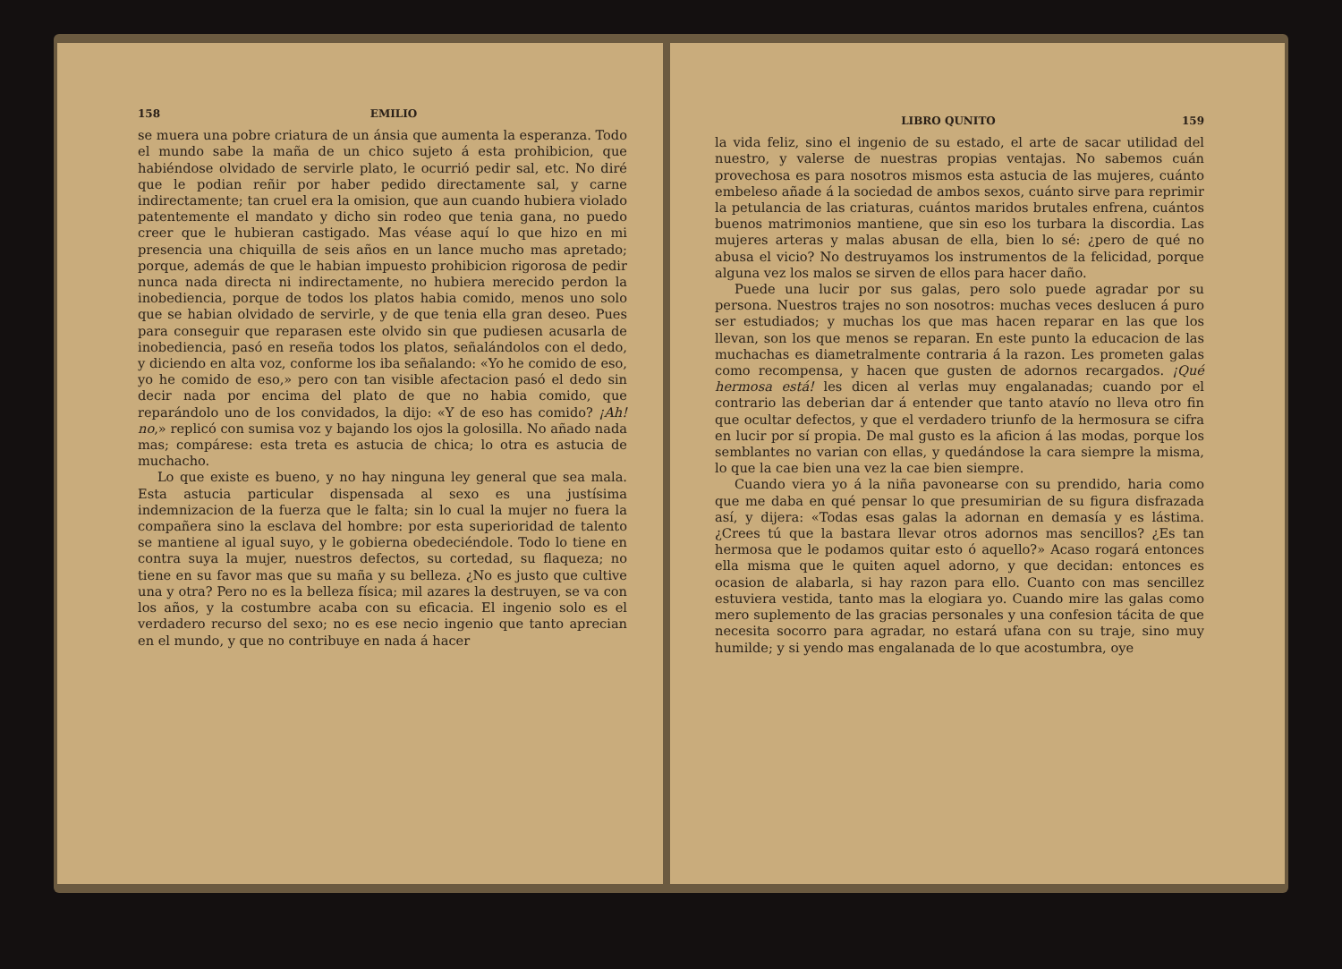158 EMILIO
se muera una pobre criatura de un ánsia que aumenta la esperanza. Todo el mundo sabe la maña de un chico sujeto á esta prohibicion, que habiéndose olvidado de servirle plato, le ocurrió pedir sal, etc. No diré que le podian reñir por haber pedido directamente sal, y carne indirectamente; tan cruel era la omision, que aun cuando hubiera violado patentemente el mandato y dicho sin rodeo que tenia gana, no puedo creer que le hubieran castigado. Mas véase aquí lo que hizo en mi presencia una chiquilla de seis años en un lance mucho mas apretado; porque, además de que le habian impuesto prohibicion rigorosa de pedir nunca nada directa ni indirectamente, no hubiera merecido perdon la inobediencia, porque de todos los platos habia comido, menos uno solo que se habian olvidado de servirle, y de que tenia ella gran deseo. Pues para conseguir que reparasen este olvido sin que pudiesen acusarla de inobediencia, pasó en reseña todos los platos, señalándolos con el dedo, y diciendo en alta voz, conforme los iba señalando: «Yo he comido de eso, yo he comido de eso,» pero con tan visible afectacion pasó el dedo sin decir nada por encima del plato de que no habia comido, que reparándolo uno de los convidados, la dijo: «Y de eso has comido? ¡Ah! no,» replicó con sumisa voz y bajando los ojos la golosilla. No añado nada mas; compárese: esta treta es astucia de chica; lo otra es astucia de muchacho.
Lo que existe es bueno, y no hay ninguna ley general que sea mala. Esta astucia particular dispensada al sexo es una justísima indemnizacion de la fuerza que le falta; sin lo cual la mujer no fuera la compañera sino la esclava del hombre: por esta superioridad de talento se mantiene al igual suyo, y le gobierna obedeciéndole. Todo lo tiene en contra suya la mujer, nuestros defectos, su cortedad, su flaqueza; no tiene en su favor mas que su maña y su belleza. ¿No es justo que cultive una y otra? Pero no es la belleza física; mil azares la destruyen, se va con los años, y la costumbre acaba con su eficacia. El ingenio solo es el verdadero recurso del sexo; no es ese necio ingenio que tanto aprecian en el mundo, y que no contribuye en nada á hacer
LIBRO QUNITO 159
la vida feliz, sino el ingenio de su estado, el arte de sacar utilidad del nuestro, y valerse de nuestras propias ventajas. No sabemos cuán provechosa es para nosotros mismos esta astucia de las mujeres, cuánto embeleso añade á la sociedad de ambos sexos, cuánto sirve para reprimir la petulancia de las criaturas, cuántos maridos brutales enfrena, cuántos buenos matrimonios mantiene, que sin eso los turbara la discordia. Las mujeres arteras y malas abusan de ella, bien lo sé: ¿pero de qué no abusa el vicio? No destruyamos los instrumentos de la felicidad, porque alguna vez los malos se sirven de ellos para hacer daño.
Puede una lucir por sus galas, pero solo puede agradar por su persona. Nuestros trajes no son nosotros: muchas veces deslucen á puro ser estudiados; y muchas los que mas hacen reparar en las que los llevan, son los que menos se reparan. En este punto la educacion de las muchachas es diametralmente contraria á la razon. Les prometen galas como recompensa, y hacen que gusten de adornos recargados. ¡Qué hermosa está! les dicen al verlas muy engalanadas; cuando por el contrario las deberian dar á entender que tanto atavío no lleva otro fin que ocultar defectos, y que el verdadero triunfo de la hermosura se cifra en lucir por sí propia. De mal gusto es la aficion á las modas, porque los semblantes no varian con ellas, y quedándose la cara siempre la misma, lo que la cae bien una vez la cae bien siempre.
Cuando viera yo á la niña pavonearse con su prendido, haria como que me daba en qué pensar lo que presumirian de su figura disfrazada así, y dijera: «Todas esas galas la adornan en demasía y es lástima. ¿Crees tú que la bastara llevar otros adornos mas sencillos? ¿Es tan hermosa que le podamos quitar esto ó aquello?» Acaso rogará entonces ella misma que le quiten aquel adorno, y que decidan: entonces es ocasion de alabarla, si hay razon para ello. Cuanto con mas sencillez estuviera vestida, tanto mas la elogiara yo. Cuando mire las galas como mero suplemento de las gracias personales y una confesion tácita de que necesita socorro para agradar, no estará ufana con su traje, sino muy humilde; y si yendo mas engalanada de lo que acostumbra, oye